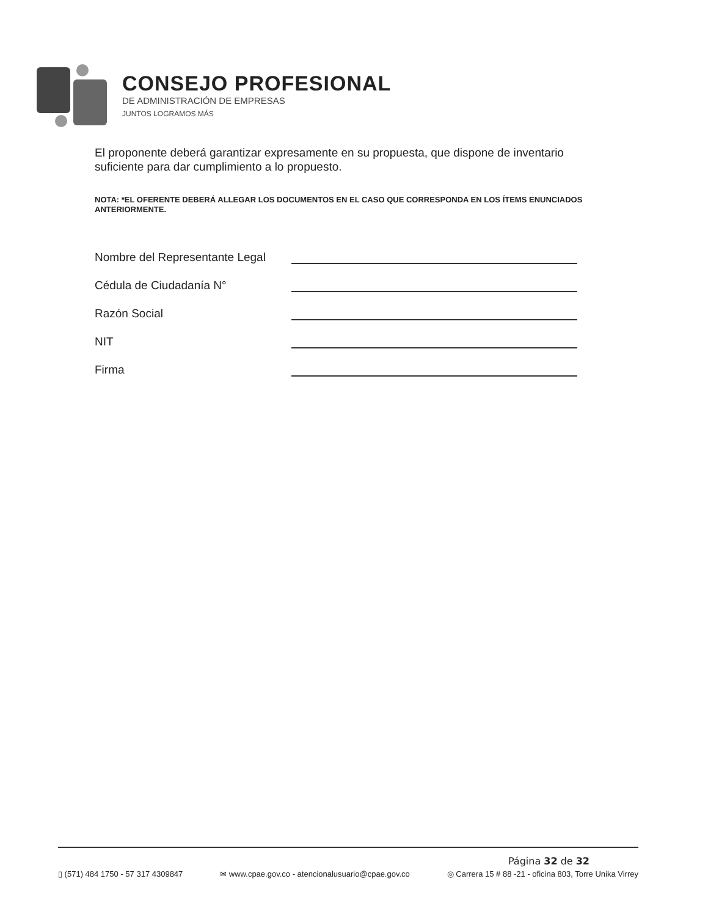CONSEJO PROFESIONAL
DE ADMINISTRACIÓN DE EMPRESAS
JUNTOS LOGRAMOS MÁS
El proponente deberá garantizar expresamente en su propuesta, que dispone de inventario suficiente para dar cumplimiento a lo propuesto.
NOTA: *EL OFERENTE DEBERÁ ALLEGAR LOS DOCUMENTOS EN EL CASO QUE CORRESPONDA EN LOS ÍTEMS ENUNCIADOS ANTERIORMENTE.
Nombre del Representante Legal
Cédula de Ciudadanía N°
Razón Social
NIT
Firma
Página 32 de 32
▯ (571) 484 1750 - 57 317 4309847 ✉ www.cpae.gov.co - atencionalusuario@cpae.gov.co ◎ Carrera 15 # 88 -21 - oficina 803, Torre Unika Virrey